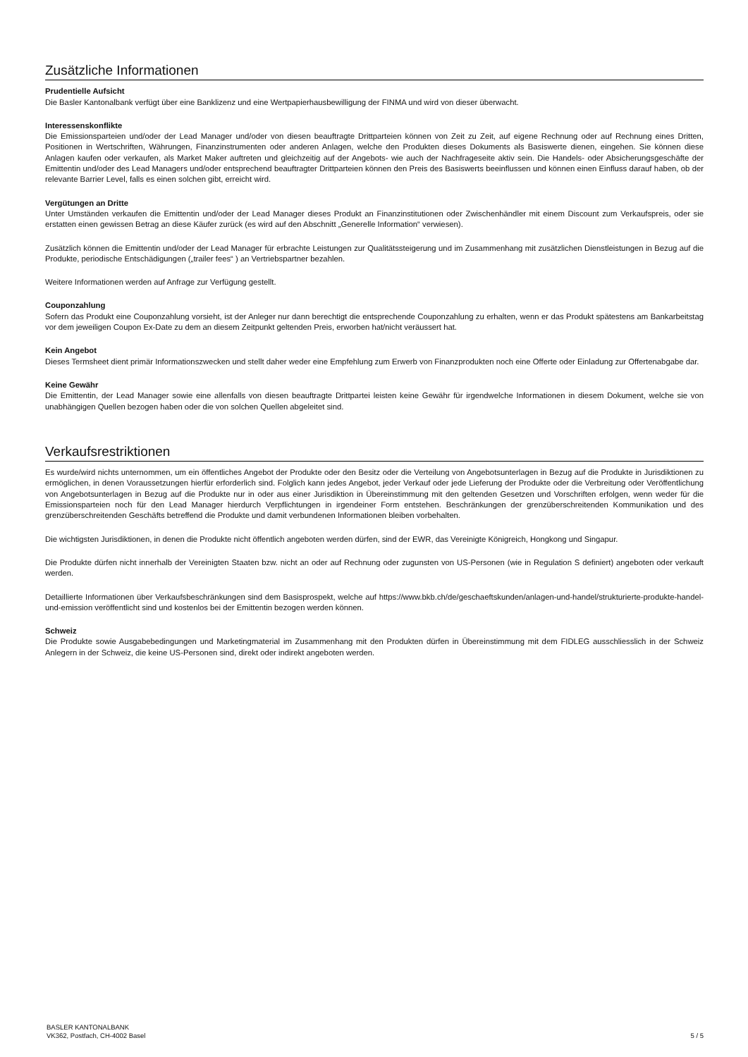Zusätzliche Informationen
Prudentielle Aufsicht
Die Basler Kantonalbank verfügt über eine Banklizenz und eine Wertpapierhausbewilligung der FINMA und wird von dieser überwacht.
Interessenskonflikte
Die Emissionsparteien und/oder der Lead Manager und/oder von diesen beauftragte Drittparteien können von Zeit zu Zeit, auf eigene Rechnung oder auf Rechnung eines Dritten, Positionen in Wertschriften, Währungen, Finanzinstrumenten oder anderen Anlagen, welche den Produkten dieses Dokuments als Basiswerte dienen, eingehen. Sie können diese Anlagen kaufen oder verkaufen, als Market Maker auftreten und gleichzeitig auf der Angebots- wie auch der Nachfrageseite aktiv sein. Die Handels- oder Absicherungsgeschäfte der Emittentin und/oder des Lead Managers und/oder entsprechend beauftragter Drittparteien können den Preis des Basiswerts beeinflussen und können einen Einfluss darauf haben, ob der relevante Barrier Level, falls es einen solchen gibt, erreicht wird.
Vergütungen an Dritte
Unter Umständen verkaufen die Emittentin und/oder der Lead Manager dieses Produkt an Finanzinstitutionen oder Zwischenhändler mit einem Discount zum Verkaufspreis, oder sie erstatten einen gewissen Betrag an diese Käufer zurück (es wird auf den Abschnitt „Generelle Information“ verwiesen).
Zusätzlich können die Emittentin und/oder der Lead Manager für erbrachte Leistungen zur Qualitätssteigerung und im Zusammenhang mit zusätzlichen Dienstleistungen in Bezug auf die Produkte, periodische Entschädigungen („trailer fees“ ) an Vertriebspartner bezahlen.
Weitere Informationen werden auf Anfrage zur Verfügung gestellt.
Couponzahlung
Sofern das Produkt eine Couponzahlung vorsieht, ist der Anleger nur dann berechtigt die entsprechende Couponzahlung zu erhalten, wenn er das Produkt spätestens am Bankarbeitstag vor dem jeweiligen Coupon Ex-Date zu dem an diesem Zeitpunkt geltenden Preis, erworben hat/nicht veräussert hat.
Kein Angebot
Dieses Termsheet dient primär Informationszwecken und stellt daher weder eine Empfehlung zum Erwerb von Finanzprodukten noch eine Offerte oder Einladung zur Offertenabgabe dar.
Keine Gewähr
Die Emittentin, der Lead Manager sowie eine allenfalls von diesen beauftragte Drittpartei leisten keine Gewähr für irgendwelche Informationen in diesem Dokument, welche sie von unabhängigen Quellen bezogen haben oder die von solchen Quellen abgeleitet sind.
Verkaufsrestriktionen
Es wurde/wird nichts unternommen, um ein öffentliches Angebot der Produkte oder den Besitz oder die Verteilung von Angebotsunterlagen in Bezug auf die Produkte in Jurisdiktionen zu ermöglichen, in denen Voraussetzungen hierfür erforderlich sind. Folglich kann jedes Angebot, jeder Verkauf oder jede Lieferung der Produkte oder die Verbreitung oder Veröffentlichung von Angebotsunterlagen in Bezug auf die Produkte nur in oder aus einer Jurisdiktion in Übereinstimmung mit den geltenden Gesetzen und Vorschriften erfolgen, wenn weder für die Emissionsparteien noch für den Lead Manager hierdurch Verpflichtungen in irgendeiner Form entstehen. Beschränkungen der grenzüberschreitenden Kommunikation und des grenzüberschreitenden Geschäfts betreffend die Produkte und damit verbundenen Informationen bleiben vorbehalten.
Die wichtigsten Jurisdiktionen, in denen die Produkte nicht öffentlich angeboten werden dürfen, sind der EWR, das Vereinigte Königreich, Hongkong und Singapur.
Die Produkte dürfen nicht innerhalb der Vereinigten Staaten bzw. nicht an oder auf Rechnung oder zugunsten von US-Personen (wie in Regulation S definiert) angeboten oder verkauft werden.
Detaillierte Informationen über Verkaufsbeschränkungen sind dem Basisprospekt, welche auf https://www.bkb.ch/de/geschaeftskunden/anlagen-und-handel/strukturierte-produkte-handel-und-emission veröffentlicht sind und kostenlos bei der Emittentin bezogen werden können.
Schweiz
Die Produkte sowie Ausgabebedingungen und Marketingmaterial im Zusammenhang mit den Produkten dürfen in Übereinstimmung mit dem FIDLEG ausschliesslich in der Schweiz Anlegern in der Schweiz, die keine US-Personen sind, direkt oder indirekt angeboten werden.
BASLER KANTONALBANK
VK362, Postfach, CH-4002 Basel
5 / 5